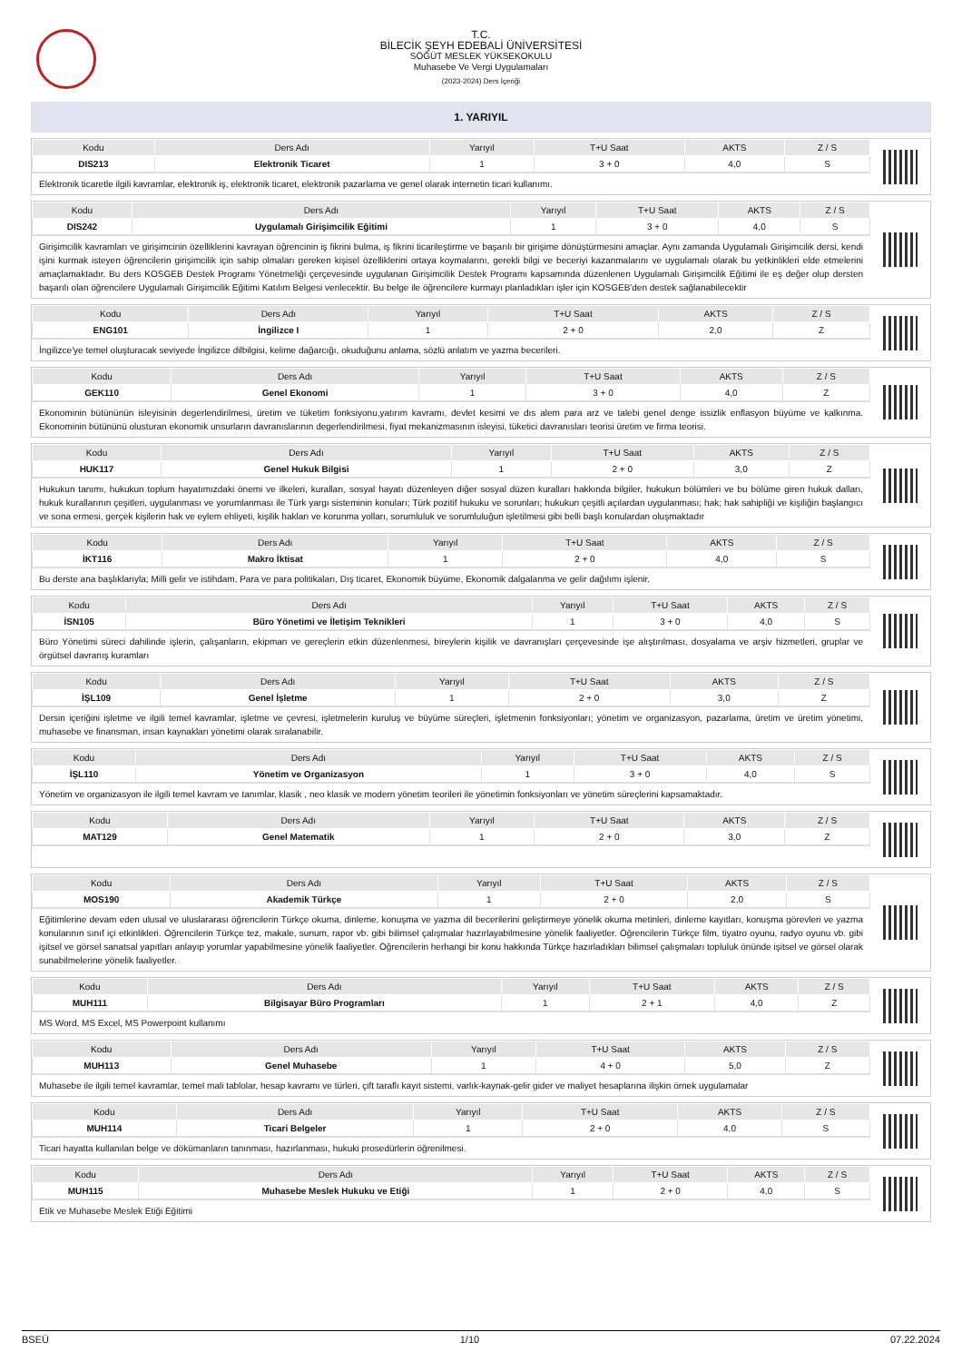T.C.
BİLECİK ŞEYH EDEBALİ ÜNİVERSİTESİ
SÖĞÜT MESLEK YÜKSEKOKULU
Muhasebe Ve Vergi Uygulamaları
(2023-2024) Ders İçeriği
1. YARIYIL
| Kodu | Ders Adı | Yarıyıl | T+U Saat | AKTS | Z / S |
| --- | --- | --- | --- | --- | --- |
| DIS213 | Elektronik Ticaret | 1 | 3 + 0 | 4,0 | S |
Elektronik ticaretle ilgili kavramlar, elektronik iş, elektronik ticaret, elektronik pazarlama ve genel olarak internetin ticari kullanımı.
| Kodu | Ders Adı | Yarıyıl | T+U Saat | AKTS | Z / S |
| --- | --- | --- | --- | --- | --- |
| DIS242 | Uygulamalı Girişimcilik Eğitimi | 1 | 3 + 0 | 4,0 | S |
Girişimcilik kavramları ve girişimcinin özelliklerini kavrayan öğrencinin iş fikrini bulma, iş fikrini ticarileştirme ve başarılı bir girişime dönüştürmesini amaçlar. Aynı zamanda Uygulamalı Girişimcilik dersi, kendi işini kurmak isteyen öğrencilerin girişimcilik için sahip olmaları gereken kişisel özelliklerini ortaya koymalarını, gerekli bilgi ve beceriyi kazanmalarını ve uygulamalı olarak bu yetkinlikleri elde etmelerini amaçlamaktadır. Bu ders KOSGEB Destek Programı Yönetmeliği çerçevesinde uygulanan Girişimcilik Destek Programı kapsamında düzenlenen Uygulamalı Girişimcilik Eğitimi ile eş değer olup dersten başarılı olan öğrencilere Uygulamalı Girişimcilik Eğitimi Katılım Belgesi verilecektir. Bu belge ile öğrencilere kurmayı planladıkları işler için KOSGEB'den destek sağlanabilecektir
| Kodu | Ders Adı | Yarıyıl | T+U Saat | AKTS | Z / S |
| --- | --- | --- | --- | --- | --- |
| ENG101 | İngilizce I | 1 | 2 + 0 | 2,0 | Z |
İngilizce'ye temel oluşturacak seviyede İngilizce dilbilgisi, kelime dağarcığı, okuduğunu anlama, sözlü anlatım ve yazma becerileri.
| Kodu | Ders Adı | Yarıyıl | T+U Saat | AKTS | Z / S |
| --- | --- | --- | --- | --- | --- |
| GEK110 | Genel Ekonomi | 1 | 3 + 0 | 4,0 | Z |
Ekonominin bütününün isleyisinin degerlendirilmesi, üretim ve tüketim fonksiyonu,yatırım kavramı, devlet kesimi ve dıs alem para arz ve talebi genel denge issizlik enflasyon büyüme ve kalkınma. Ekonominin bütününü olusturan ekonomik unsurların davranıslarının degerlendirilmesi, fiyat mekanizmasının isleyisi, tüketici davranısları teorisi üretim ve firma teorisi.
| Kodu | Ders Adı | Yarıyıl | T+U Saat | AKTS | Z / S |
| --- | --- | --- | --- | --- | --- |
| HUK117 | Genel Hukuk Bilgisi | 1 | 2 + 0 | 3,0 | Z |
Hukukun tanımı, hukukun toplum hayatımızdaki önemi ve ilkeleri, kuralları, sosyal hayatı düzenleyen diğer sosyal düzen kuralları hakkında bilgiler, hukukun bölümleri ve bu bölüme giren hukuk dalları, hukuk kurallarının çeşitleri, uygulanması ve yorumlanması ile Türk yargı sisteminin konuları; Türk pozitif hukuku ve sorunları; hukukun çeşitli açılardan uygulanması; hak; hak sahipliği ve kişiliğin başlangıcı ve sona ermesi, gerçek kişilerin hak ve eylem ehliyeti, kişilik hakları ve korunma yolları, sorumluluk ve sorumluluğun işletilmesi gibi belli başlı konulardan oluşmaktadır
| Kodu | Ders Adı | Yarıyıl | T+U Saat | AKTS | Z / S |
| --- | --- | --- | --- | --- | --- |
| İKT116 | Makro İktisat | 1 | 2 + 0 | 4,0 | S |
Bu derste ana başlıklarıyla; Milli gelir ve istihdam, Para ve para politikaları, Dış ticaret, Ekonomik büyüme, Ekonomik dalgalanma ve gelir dağılımı işlenir.
| Kodu | Ders Adı | Yarıyıl | T+U Saat | AKTS | Z / S |
| --- | --- | --- | --- | --- | --- |
| İSN105 | Büro Yönetimi ve İletişim Teknikleri | 1 | 3 + 0 | 4,0 | S |
Büro Yönetimi süreci dahilinde işlerin, çalışanların, ekipman ve gereçlerin etkin düzenlenmesi, bireylerin kişilik ve davranışları çerçevesinde işe alıştırılması, dosyalama ve arşiv hizmetleri, gruplar ve örgütsel davranış kuramları
| Kodu | Ders Adı | Yarıyıl | T+U Saat | AKTS | Z / S |
| --- | --- | --- | --- | --- | --- |
| İŞL109 | Genel İşletme | 1 | 2 + 0 | 3,0 | Z |
Dersin içeriğini işletme ve ilgili temel kavramlar, işletme ve çevresi, işletmelerin kuruluş ve büyüme süreçleri, işletmenin fonksiyonları; yönetim ve organizasyon, pazarlama, üretim ve üretim yönetimi, muhasebe ve finansman, insan kaynakları yönetimi olarak sıralanabilir.
| Kodu | Ders Adı | Yarıyıl | T+U Saat | AKTS | Z / S |
| --- | --- | --- | --- | --- | --- |
| İŞL110 | Yönetim ve Organizasyon | 1 | 3 + 0 | 4,0 | S |
Yönetim ve organizasyon ile ilgili temel kavram ve tanımlar, klasik , neo klasik ve modern yönetim teorileri ile yönetimin fonksiyonları ve yönetim süreçlerini kapsamaktadır.
| Kodu | Ders Adı | Yarıyıl | T+U Saat | AKTS | Z / S |
| --- | --- | --- | --- | --- | --- |
| MAT129 | Genel Matematik | 1 | 2 + 0 | 3,0 | Z |
| Kodu | Ders Adı | Yarıyıl | T+U Saat | AKTS | Z / S |
| --- | --- | --- | --- | --- | --- |
| MOS190 | Akademik Türkçe | 1 | 2 + 0 | 2,0 | S |
Eğitimlerine devam eden ulusal ve uluslararası öğrencilerin Türkçe okuma, dinleme, konuşma ve yazma dil becerilerini geliştirmeye yönelik okuma metinleri, dinleme kayıtları, konuşma görevleri ve yazma konularının sınıf içi etkinlikleri. Öğrencilerin Türkçe tez, makale, sunum, rapor vb. gibi bilimsel çalışmalar hazırlayabilmesine yönelik faaliyetler. Öğrencilerin Türkçe film, tiyatro oyunu, radyo oyunu vb. gibi işitsel ve görsel sanatsal yapıtları anlayıp yorumlar yapabilmesine yönelik faaliyetler. Öğrencilerin herhangi bir konu hakkında Türkçe hazırladıkları bilimsel çalışmaları topluluk önünde işitsel ve görsel olarak sunabilmelerine yönelik faaliyetler.
| Kodu | Ders Adı | Yarıyıl | T+U Saat | AKTS | Z / S |
| --- | --- | --- | --- | --- | --- |
| MUH111 | Bilgisayar Büro Programları | 1 | 2 + 1 | 4,0 | Z |
MS Word, MS Excel, MS Powerpoint kullanımı
| Kodu | Ders Adı | Yarıyıl | T+U Saat | AKTS | Z / S |
| --- | --- | --- | --- | --- | --- |
| MUH113 | Genel Muhasebe | 1 | 4 + 0 | 5,0 | Z |
Muhasebe ile ilgili temel kavramlar, temel mali tablolar, hesap kavramı ve türleri, çift taraflı kayıt sistemi, varlık-kaynak-gelir gider ve maliyet hesaplarına ilişkin örnek uygulamalar
| Kodu | Ders Adı | Yarıyıl | T+U Saat | AKTS | Z / S |
| --- | --- | --- | --- | --- | --- |
| MUH114 | Ticari Belgeler | 1 | 2 + 0 | 4,0 | S |
Ticari hayatta kullanılan belge ve dökümanların tanınması, hazırlanması, hukuki prosedürlerin öğrenilmesi.
| Kodu | Ders Adı | Yarıyıl | T+U Saat | AKTS | Z / S |
| --- | --- | --- | --- | --- | --- |
| MUH115 | Muhasebe Meslek Hukuku ve Etiği | 1 | 2 + 0 | 4,0 | S |
Etik ve Muhasebe Meslek Etiği Eğitimi
BSEÜ 1/10 07.22.2024